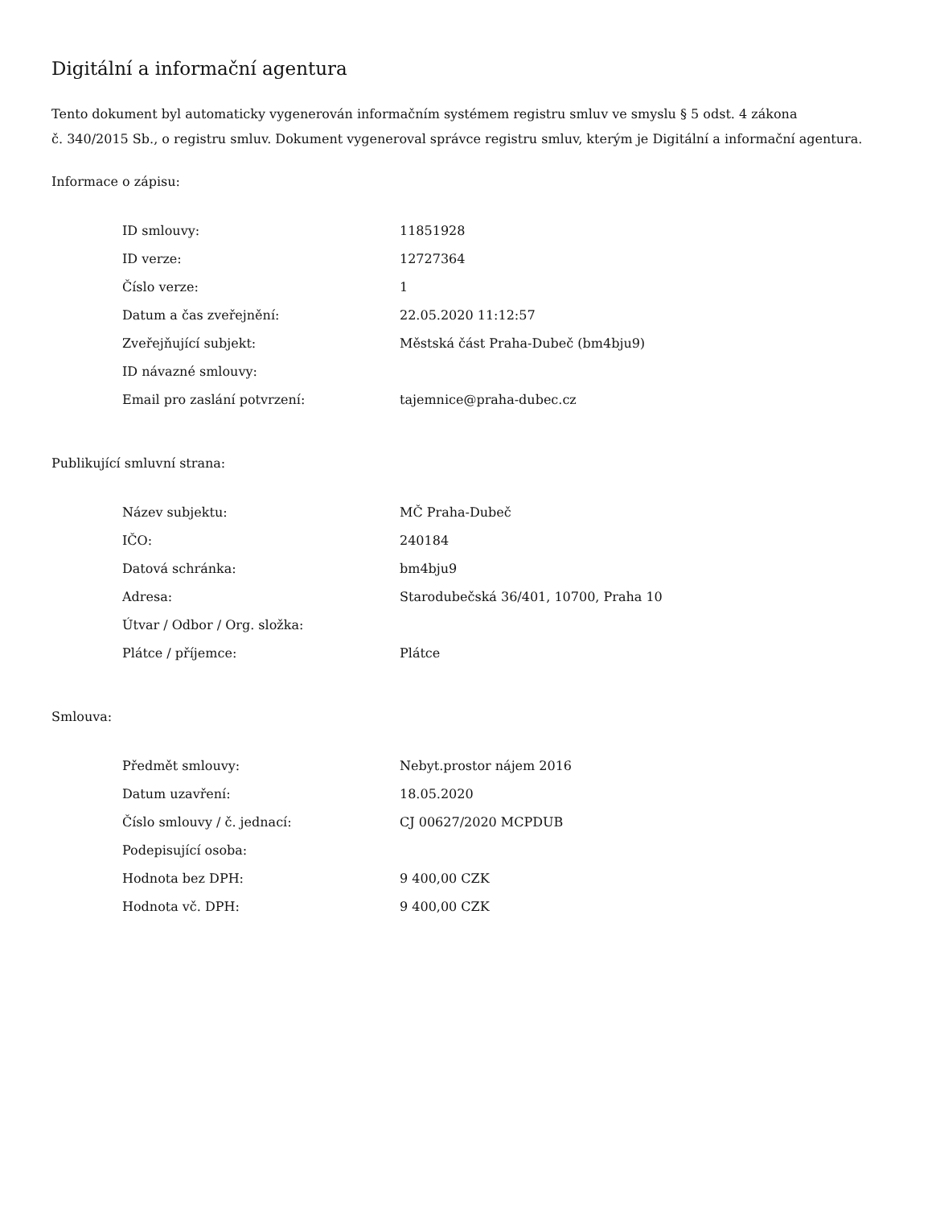Digitální a informační agentura
Tento dokument byl automaticky vygenerován informačním systémem registru smluv ve smyslu § 5 odst. 4 zákona
č. 340/2015 Sb., o registru smluv. Dokument vygeneroval správce registru smluv, kterým je Digitální a informační agentura.
Informace o zápisu:
| ID smlouvy: | 11851928 |
| ID verze: | 12727364 |
| Číslo verze: | 1 |
| Datum a čas zveřejnění: | 22.05.2020 11:12:57 |
| Zveřejňující subjekt: | Městská část Praha-Dubeč (bm4bju9) |
| ID návazné smlouvy: | |
| Email pro zaslání potvrzení: | tajemnice@praha-dubec.cz |
Publikující smluvní strana:
| Název subjektu: | MČ Praha-Dubeč |
| IČO: | 240184 |
| Datová schránka: | bm4bju9 |
| Adresa: | Starodubečská 36/401, 10700, Praha 10 |
| Útvar / Odbor / Org. složka: | |
| Plátce / příjemce: | Plátce |
Smlouva:
| Předmět smlouvy: | Nebyt.prostor nájem 2016 |
| Datum uzavření: | 18.05.2020 |
| Číslo smlouvy / č. jednací: | CJ 00627/2020 MCPDUB |
| Podepisující osoba: | |
| Hodnota bez DPH: | 9 400,00 CZK |
| Hodnota vč. DPH: | 9 400,00 CZK |